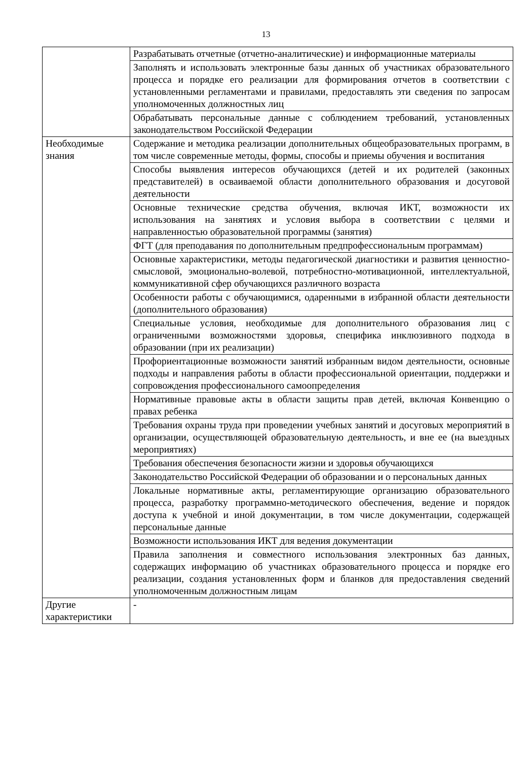13
| | Разрабатывать отчетные (отчетно-аналитические) и информационные материалы |
| | Заполнять и использовать электронные базы данных об участниках образовательного процесса и порядке его реализации для формирования отчетов в соответствии с установленными регламентами и правилами, предоставлять эти сведения по запросам уполномоченных должностных лиц |
| | Обрабатывать персональные данные с соблюдением требований, установленных законодательством Российской Федерации |
| Необходимые знания | Содержание и методика реализации дополнительных общеобразовательных программ, в том числе современные методы, формы, способы и приемы обучения и воспитания |
| | Способы выявления интересов обучающихся (детей и их родителей (законных представителей) в осваиваемой области дополнительного образования и досуговой деятельности |
| | Основные технические средства обучения, включая ИКТ, возможности их использования на занятиях и условия выбора в соответствии с целями и направленностью образовательной программы (занятия) |
| | ФГТ (для преподавания по дополнительным предпрофессиональным программам) |
| | Основные характеристики, методы педагогической диагностики и развития ценностно-смысловой, эмоционально-волевой, потребностно-мотивационной, интеллектуальной, коммуникативной сфер обучающихся различного возраста |
| | Особенности работы с обучающимися, одаренными в избранной области деятельности (дополнительного образования) |
| | Специальные условия, необходимые для дополнительного образования лиц с ограниченными возможностями здоровья, специфика инклюзивного подхода в образовании (при их реализации) |
| | Профориентационные возможности занятий избранным видом деятельности, основные подходы и направления работы в области профессиональной ориентации, поддержки и сопровождения профессионального самоопределения |
| | Нормативные правовые акты в области защиты прав детей, включая Конвенцию о правах ребенка |
| | Требования охраны труда при проведении учебных занятий и досуговых мероприятий в организации, осуществляющей образовательную деятельность, и вне ее (на выездных мероприятиях) |
| | Требования обеспечения безопасности жизни и здоровья обучающихся |
| | Законодательство Российской Федерации об образовании и о персональных данных |
| | Локальные нормативные акты, регламентирующие организацию образовательного процесса, разработку программно-методического обеспечения, ведение и порядок доступа к учебной и иной документации, в том числе документации, содержащей персональные данные |
| | Возможности использования ИКТ для ведения документации |
| | Правила заполнения и совместного использования электронных баз данных, содержащих информацию об участниках образовательного процесса и порядке его реализации, создания установленных форм и бланков для предоставления сведений уполномоченным должностным лицам |
| Другие характеристики | - |